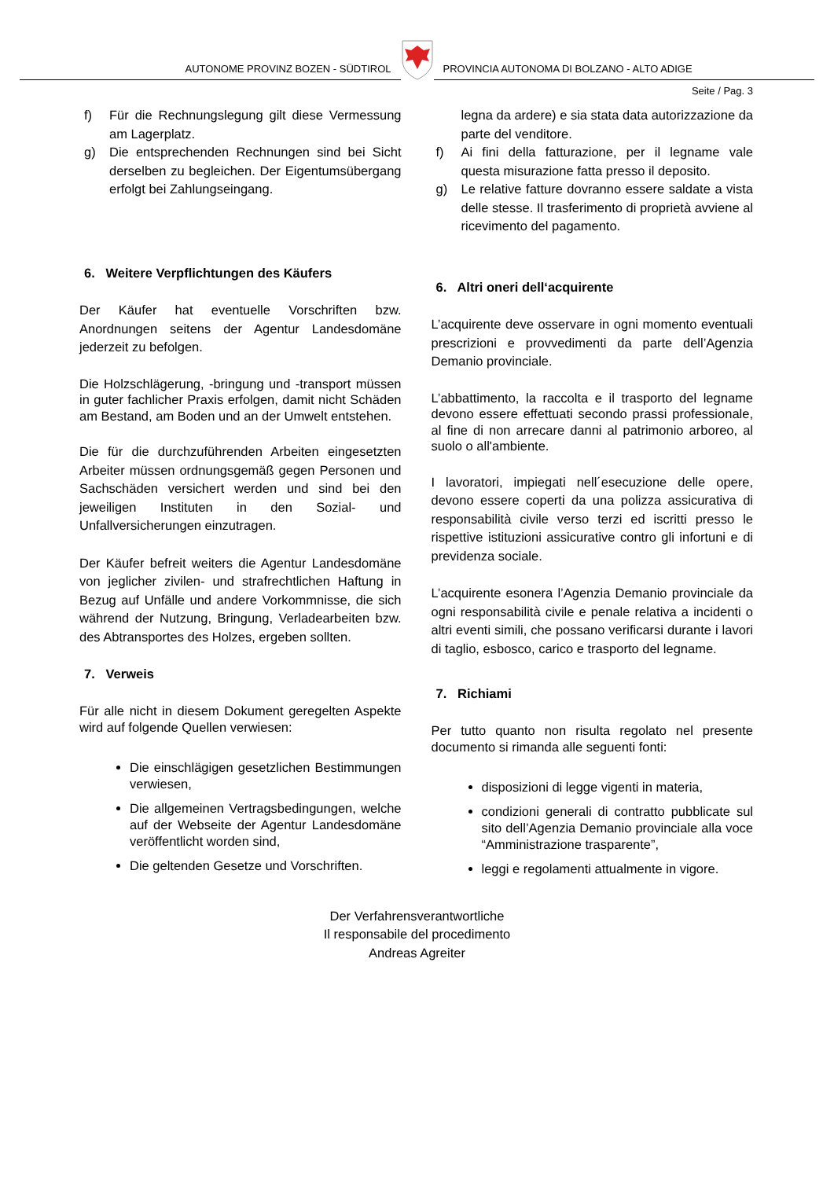AUTONOME PROVINZ BOZEN - SÜDTIROL
PROVINCIA AUTONOMA DI BOLZANO - ALTO ADIGE
Seite / Pag. 3
f) Für die Rechnungslegung gilt diese Vermessung am Lagerplatz.
g) Die entsprechenden Rechnungen sind bei Sicht derselben zu begleichen. Der Eigentumsübergang erfolgt bei Zahlungseingang.
6. Weitere Verpflichtungen des Käufers
Der Käufer hat eventuelle Vorschriften bzw. Anordnungen seitens der Agentur Landesdomäne jederzeit zu befolgen.
Die Holzschlägerung, -bringung und -transport müssen in guter fachlicher Praxis erfolgen, damit nicht Schäden am Bestand, am Boden und an der Umwelt entstehen.
Die für die durchzuführenden Arbeiten eingesetzten Arbeiter müssen ordnungsgemäß gegen Personen und Sachschäden versichert werden und sind bei den jeweiligen Instituten in den Sozial- und Unfallversicherungen einzutragen.
Der Käufer befreit weiters die Agentur Landesdomäne von jeglicher zivilen- und strafrechtlichen Haftung in Bezug auf Unfälle und andere Vorkommnisse, die sich während der Nutzung, Bringung, Verladearbeiten bzw. des Abtransportes des Holzes, ergeben sollten.
7. Verweis
Für alle nicht in diesem Dokument geregelten Aspekte wird auf folgende Quellen verwiesen:
Die einschlägigen gesetzlichen Bestimmungen verwiesen,
Die allgemeinen Vertragsbedingungen, welche auf der Webseite der Agentur Landesdomäne veröffentlicht worden sind,
Die geltenden Gesetze und Vorschriften.
legna da ardere) e sia stata data autorizzazione da parte del venditore.
f) Ai fini della fatturazione, per il legname vale questa misurazione fatta presso il deposito.
g) Le relative fatture dovranno essere saldate a vista delle stesse. Il trasferimento di proprietà avviene al ricevimento del pagamento.
6. Altri oneri dell‘acquirente
L’acquirente deve osservare in ogni momento eventuali prescrizioni e provvedimenti da parte dell’Agenzia Demanio provinciale.
L’abbattimento, la raccolta e il trasporto del legname devono essere effettuati secondo prassi professionale, al fine di non arrecare danni al patrimonio arboreo, al suolo o all'ambiente.
I lavoratori, impiegati nell´esecuzione delle opere, devono essere coperti da una polizza assicurativa di responsabilità civile verso terzi ed iscritti presso le rispettive istituzioni assicurative contro gli infortuni e di previdenza sociale.
L’acquirente esonera l’Agenzia Demanio provinciale da ogni responsabilità civile e penale relativa a incidenti o altri eventi simili, che possano verificarsi durante i lavori di taglio, esbosco, carico e trasporto del legname.
7. Richiami
Per tutto quanto non risulta regolato nel presente documento si rimanda alle seguenti fonti:
disposizioni di legge vigenti in materia,
condizioni generali di contratto pubblicate sul sito dell’Agenzia Demanio provinciale alla voce “Amministrazione trasparente”,
leggi e regolamenti attualmente in vigore.
Der Verfahrensverantwortliche
Il responsabile del procedimento
Andreas Agreiter